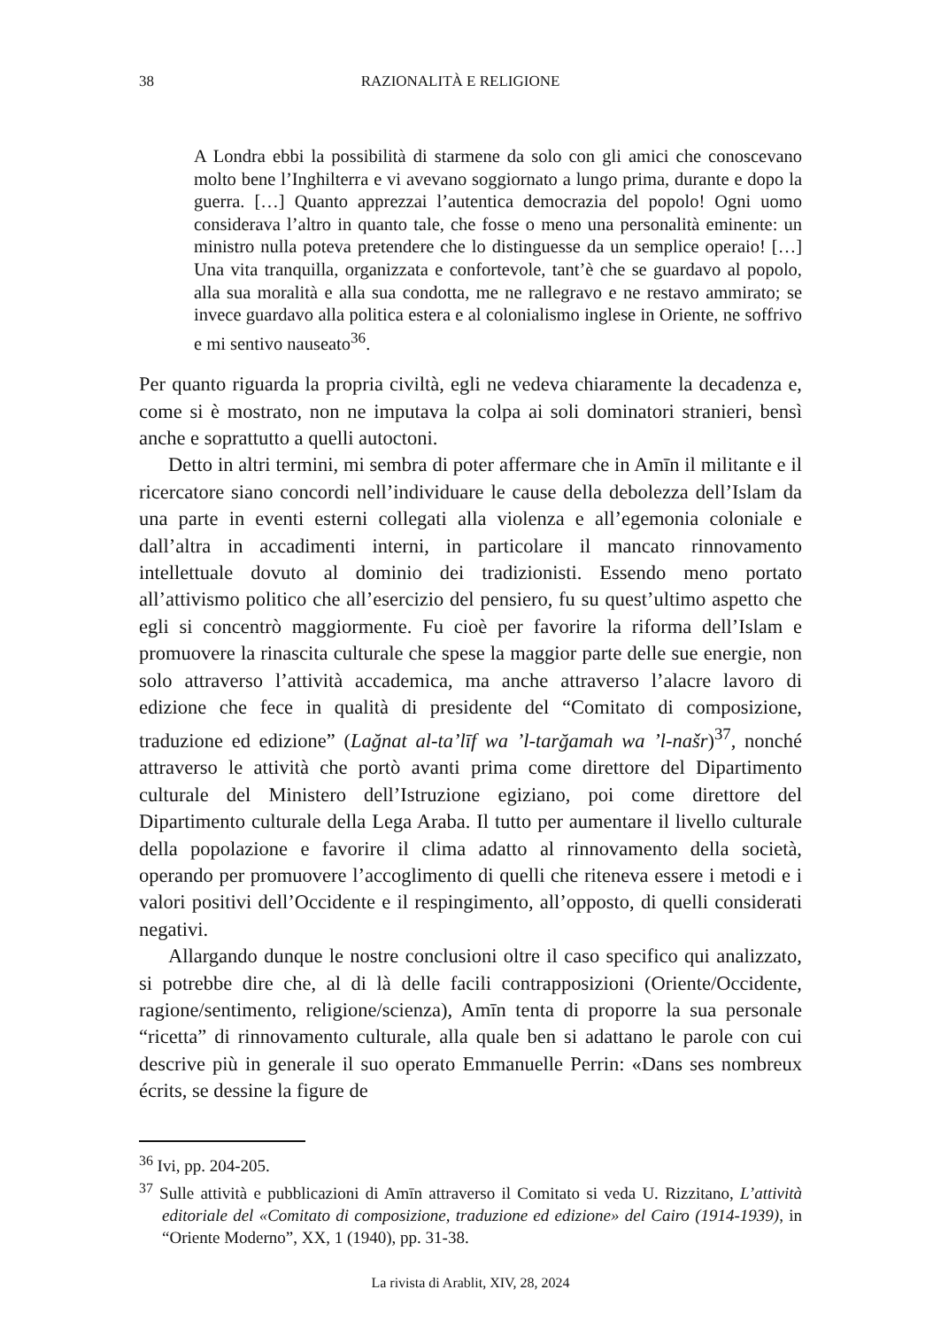38 RAZIONALITÀ E RELIGIONE
A Londra ebbi la possibilità di starmene da solo con gli amici che conoscevano molto bene l’Inghilterra e vi avevano soggiornato a lungo prima, durante e dopo la guerra. […] Quanto apprezzai l’autentica democrazia del popolo! Ogni uomo considerava l’altro in quanto tale, che fosse o meno una personalità eminente: un ministro nulla poteva pretendere che lo distinguesse da un semplice operaio! […] Una vita tranquilla, organizzata e confortevole, tant’è che se guardavo al popolo, alla sua moralità e alla sua condotta, me ne rallegravo e ne restavo ammirato; se invece guardavo alla politica estera e al colonialismo inglese in Oriente, ne soffrivo e mi sentivo nauseato<sup>36</sup>.
Per quanto riguarda la propria civiltà, egli ne vedeva chiaramente la decadenza e, come si è mostrato, non ne imputava la colpa ai soli dominatori stranieri, bensì anche e soprattutto a quelli autoctoni.
Detto in altri termini, mi sembra di poter affermare che in Amīn il militante e il ricercatore siano concordi nell’individuare le cause della debolezza dell’Islam da una parte in eventi esterni collegati alla violenza e all’egemonia coloniale e dall’altra in accadimenti interni, in particolare il mancato rinnovamento intellettuale dovuto al dominio dei tradizionisti. Essendo meno portato all’attivismo politico che all’esercizio del pensiero, fu su quest’ultimo aspetto che egli si concentrò maggiormente. Fu cioè per favorire la riforma dell’Islam e promuovere la rinascita culturale che spese la maggior parte delle sue energie, non solo attraverso l’attività accademica, ma anche attraverso l’alacre lavoro di edizione che fece in qualità di presidente del “Comitato di composizione, traduzione ed edizione” (Lağnat al-ta’līf wa ’l-tarğamah wa ’l-našr)<sup>37</sup>, nonché attraverso le attività che portò avanti prima come direttore del Dipartimento culturale del Ministero dell’Istruzione egiziano, poi come direttore del Dipartimento culturale della Lega Araba. Il tutto per aumentare il livello culturale della popolazione e favorire il clima adatto al rinnovamento della società, operando per promuovere l’accoglimento di quelli che riteneva essere i metodi e i valori positivi dell’Occidente e il respingimento, all’opposto, di quelli considerati negativi.
Allargando dunque le nostre conclusioni oltre il caso specifico qui analizzato, si potrebbe dire che, al di là delle facili contrapposizioni (Oriente/Occidente, ragione/sentimento, religione/scienza), Amīn tenta di proporre la sua personale “ricetta” di rinnovamento culturale, alla quale ben si adattano le parole con cui descrive più in generale il suo operato Emmanuelle Perrin: «Dans ses nombreux écrits, se dessine la figure de
<sup>36</sup> Ivi, pp. 204-205.
<sup>37</sup> Sulle attività e pubblicazioni di Amīn attraverso il Comitato si veda U. Rizzitano, L’attività editoriale del «Comitato di composizione, traduzione ed edizione» del Cairo (1914-1939), in “Oriente Moderno”, XX, 1 (1940), pp. 31-38.
La rivista di Arablit, XIV, 28, 2024